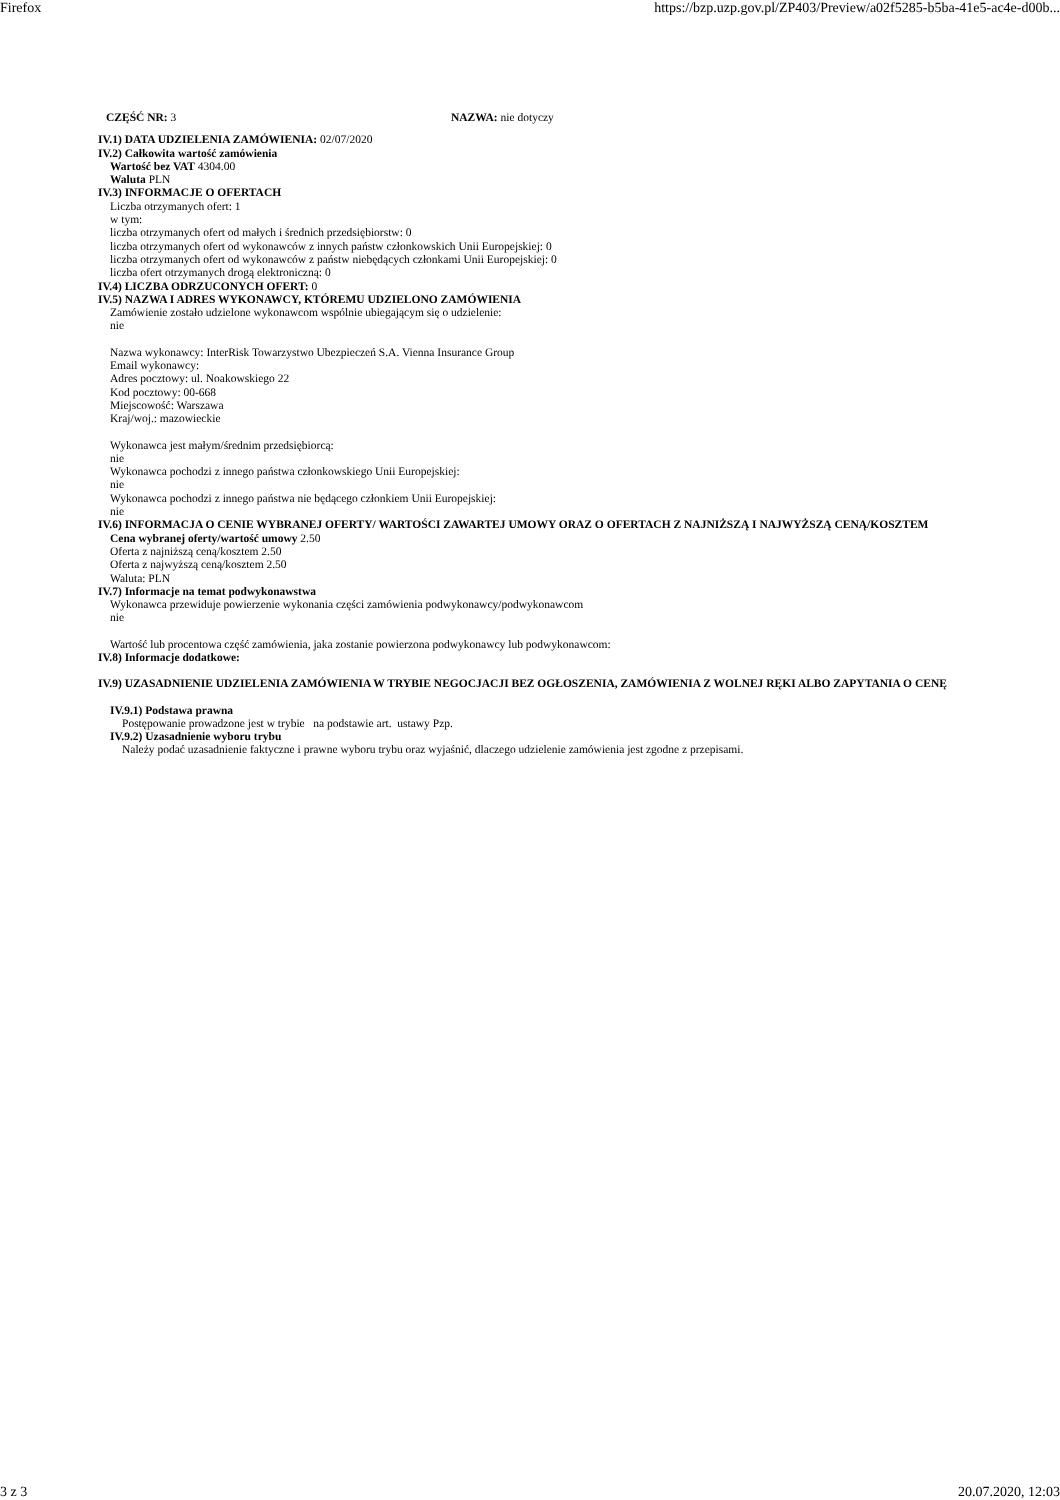Firefox https://bzp.uzp.gov.pl/ZP403/Preview/a02f5285-b5ba-41e5-ac4e-d00b...
CZĘŚĆ NR: 3 NAZWA: nie dotyczy
IV.1) DATA UDZIELENIA ZAMÓWIENIA: 02/07/2020
IV.2) Całkowita wartość zamówienia
Wartość bez VAT 4304.00
Waluta PLN
IV.3) INFORMACJE O OFERTACH
Liczba otrzymanych ofert: 1
w tym:
liczba otrzymanych ofert od małych i średnich przedsiębiorstw: 0
liczba otrzymanych ofert od wykonawców z innych państw członkowskich Unii Europejskiej: 0
liczba otrzymanych ofert od wykonawców z państw niebędących członkami Unii Europejskiej: 0
liczba ofert otrzymanych drogą elektroniczną: 0
IV.4) LICZBA ODRZUCONYCH OFERT: 0
IV.5) NAZWA I ADRES WYKONAWCY, KTÓREMU UDZIELONO ZAMÓWIENIA
Zamówienie zostało udzielone wykonawcom wspólnie ubiegającym się o udzielenie:
nie
Nazwa wykonawcy: InterRisk Towarzystwo Ubezpieczeń S.A. Vienna Insurance Group
Email wykonawcy:
Adres pocztowy: ul. Noakowskiego 22
Kod pocztowy: 00-668
Miejscowość: Warszawa
Kraj/woj.: mazowieckie
Wykonawca jest małym/średnim przedsiębiorcą:
nie
Wykonawca pochodzi z innego państwa członkowskiego Unii Europejskiej:
nie
Wykonawca pochodzi z innego państwa nie będącego członkiem Unii Europejskiej:
nie
IV.6) INFORMACJA O CENIE WYBRANEJ OFERTY/ WARTOŚCI ZAWARTEJ UMOWY ORAZ O OFERTACH Z NAJNIŻSZĄ I NAJWYŻSZĄ CENĄ/KOSZTEM
Cena wybranej oferty/wartość umowy 2.50
Oferta z najniższą ceną/kosztem 2.50
Oferta z najwyższą ceną/kosztem 2.50
Waluta: PLN
IV.7) Informacje na temat podwykonawstwa
Wykonawca przewiduje powierzenie wykonania części zamówienia podwykonawcy/podwykonawcom
nie
Wartość lub procentowa część zamówienia, jaka zostanie powierzona podwykonawcy lub podwykonawcom:
IV.8) Informacje dodatkowe:
IV.9) UZASADNIENIE UDZIELENIA ZAMÓWIENIA W TRYBIE NEGOCJACJI BEZ OGŁOSZENIA, ZAMÓWIENIA Z WOLNEJ RĘKI ALBO ZAPYTANIA O CENĘ
IV.9.1) Podstawa prawna
Postępowanie prowadzone jest w trybie na podstawie art. ustawy Pzp.
IV.9.2) Uzasadnienie wyboru trybu
Należy podać uzasadnienie faktyczne i prawne wyboru trybu oraz wyjaśnić, dlaczego udzielenie zamówienia jest zgodne z przepisami.
3 z 3 20.07.2020, 12:03